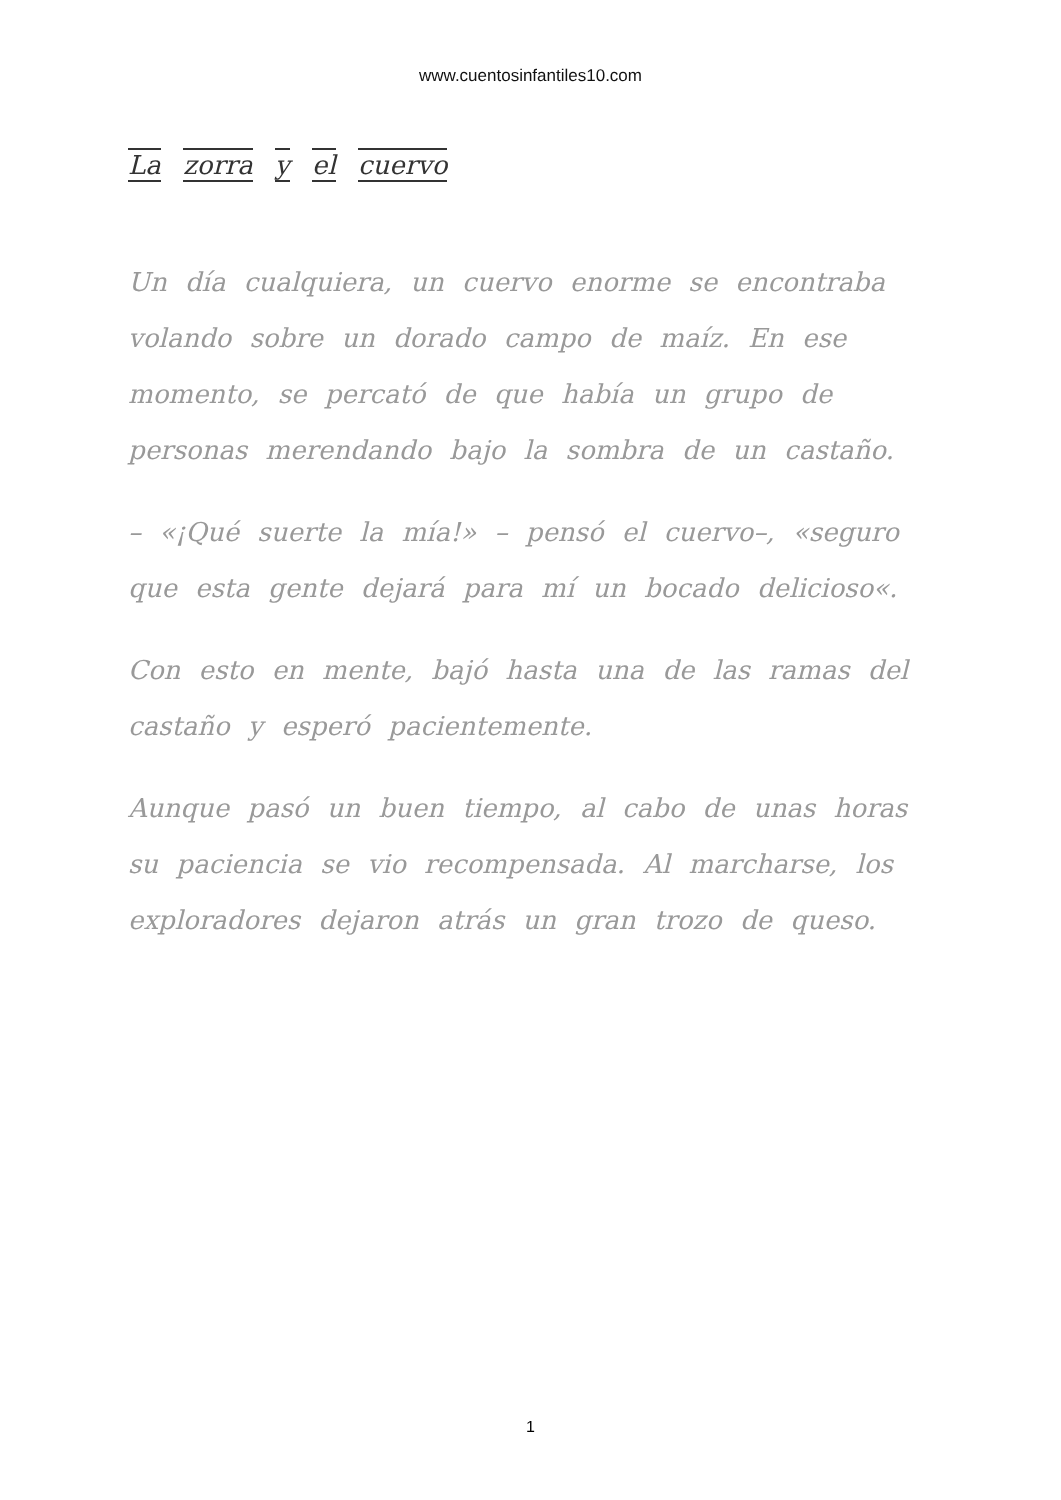www.cuentosinfantiles10.com
La zorra y el cuervo
Un día cualquiera, un cuervo enorme se encontraba volando sobre un dorado campo de maíz. En ese momento, se percató de que había un grupo de personas merendando bajo la sombra de un castaño.
– «¡Qué suerte la mía!» – pensó el cuervo–, «seguro que esta gente dejará para mí un bocado delicioso«.
Con esto en mente, bajó hasta una de las ramas del castaño y esperó pacientemente.
Aunque pasó un buen tiempo, al cabo de unas horas su paciencia se vio recompensada. Al marcharse, los exploradores dejaron atrás un gran trozo de queso.
1